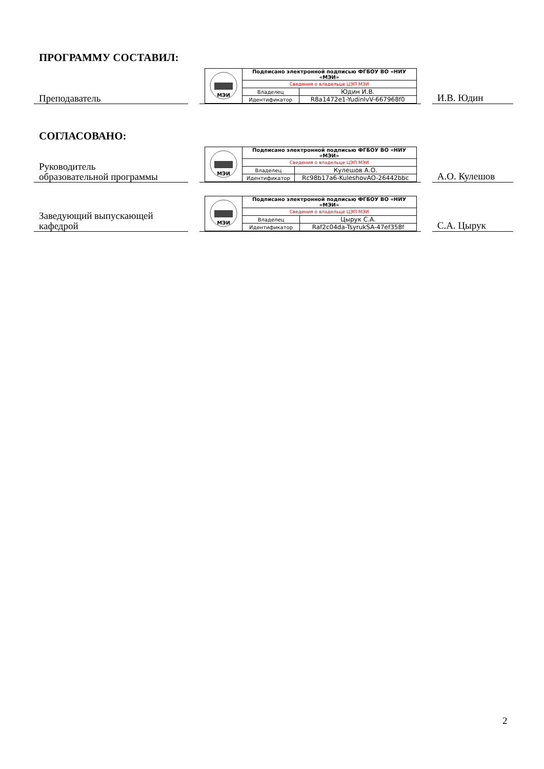ПРОГРАММУ СОСТАВИЛ:
Преподаватель
| МЭИ | Подписано электронной подписью ФГБОУ ВО «НИУ «МЭИ» | |
| | Сведения о владельце ЦЭП МЭИ | |
| | Владелец | Юдин И.В. |
| | Идентификатор | R8a1472e1-YudinIvV-667968f0 |
И.В. Юдин
СОГЛАСОВАНО:
Руководитель
образовательной программы
| МЭИ | Подписано электронной подписью ФГБОУ ВО «НИУ «МЭИ» | |
| | Сведения о владельце ЦЭП МЭИ | |
| | Владелец | Кулешов А.О. |
| | Идентификатор | Rc98b17a6-KuleshovAO-26442bbc |
А.О. Кулешов
Заведующий выпускающей
кафедрой
| МЭИ | Подписано электронной подписью ФГБОУ ВО «НИУ «МЭИ» | |
| | Сведения о владельце ЦЭП МЭИ | |
| | Владелец | Цырук С.А. |
| | Идентификатор | Raf2c04da-TsyrukSA-47ef358f |
С.А. Цырук
2